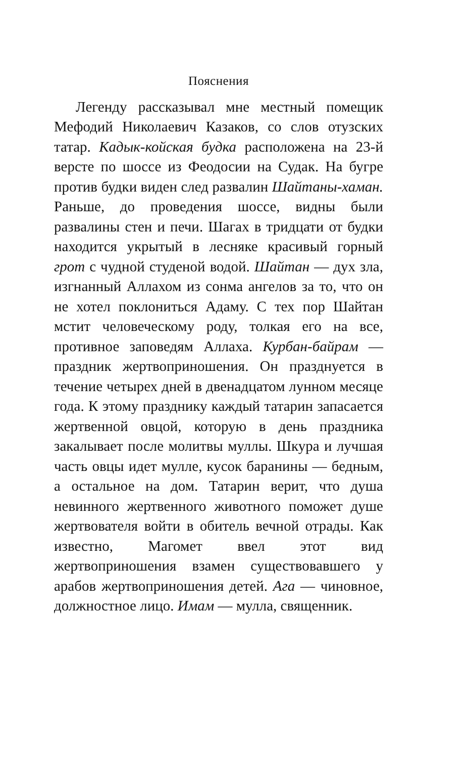Пояснения
Легенду рассказывал мне местный помещик Мефодий Николаевич Казаков, со слов отузских татар. Кадык-койская будка расположена на 23-й версте по шоссе из Феодосии на Судак. На бугре против будки виден след развалин Шайтаны-хаман. Раньше, до проведения шоссе, видны были развалины стен и печи. Шагах в тридцати от будки находится укрытый в лесняке красивый горный грот с чудной студеной водой. Шайтан — дух зла, изгнанный Аллахом из сонма ангелов за то, что он не хотел поклониться Адаму. С тех пор Шайтан мстит человеческому роду, толкая его на все, противное заповедям Аллаха. Курбан-байрам — праздник жертвоприношения. Он празднуется в течение четырех дней в двенадцатом лунном месяце года. К этому празднику каждый татарин запасается жертвенной овцой, которую в день праздника закалывает после молитвы муллы. Шкура и лучшая часть овцы идет мулле, кусок баранины — бедным, а остальное на дом. Татарин верит, что душа невинного жертвенного животного поможет душе жертвователя войти в обитель вечной отрады. Как известно, Магомет ввел этот вид жертвоприношения взамен существовавшего у арабов жертвоприношения детей. Ага — чиновное, должностное лицо. Имам — мулла, священник.